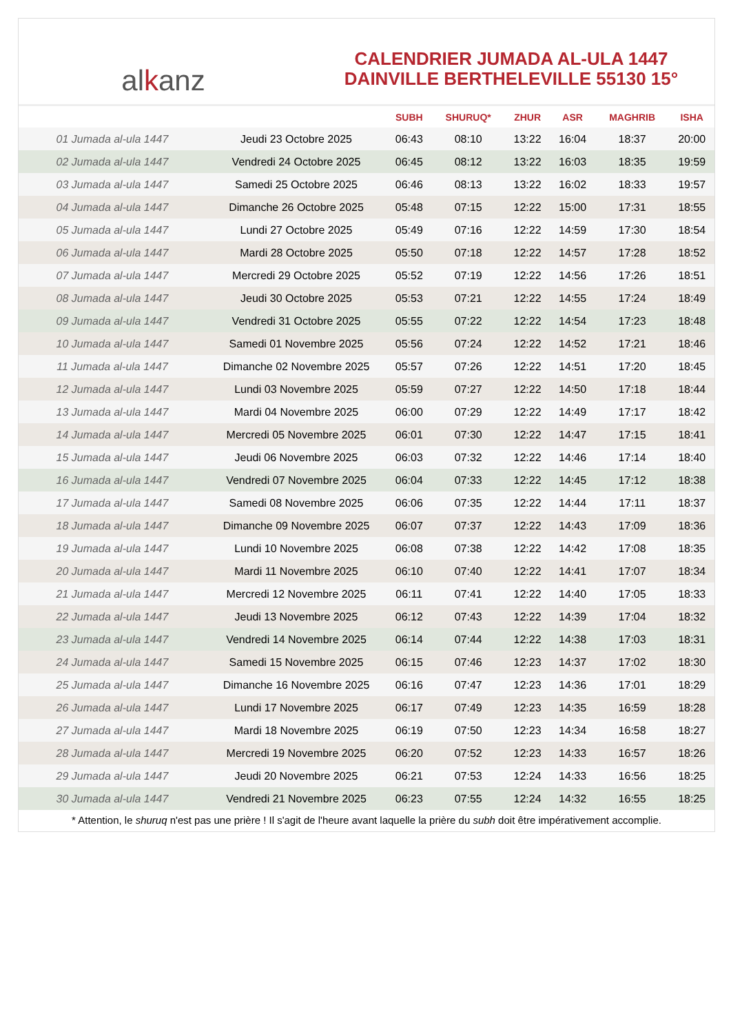al k anz
CALENDRIER JUMADA AL-ULA 1447
DAINVILLE BERTHELEVILLE 55130 15°
| | | SUBH | SHURUQ* | ZHUR | ASR | MAGHRIB | ISHA |
| --- | --- | --- | --- | --- | --- | --- | --- |
| 01 Jumada al-ula 1447 | Jeudi 23 Octobre 2025 | 06:43 | 08:10 | 13:22 | 16:04 | 18:37 | 20:00 |
| 02 Jumada al-ula 1447 | Vendredi 24 Octobre 2025 | 06:45 | 08:12 | 13:22 | 16:03 | 18:35 | 19:59 |
| 03 Jumada al-ula 1447 | Samedi 25 Octobre 2025 | 06:46 | 08:13 | 13:22 | 16:02 | 18:33 | 19:57 |
| 04 Jumada al-ula 1447 | Dimanche 26 Octobre 2025 | 05:48 | 07:15 | 12:22 | 15:00 | 17:31 | 18:55 |
| 05 Jumada al-ula 1447 | Lundi 27 Octobre 2025 | 05:49 | 07:16 | 12:22 | 14:59 | 17:30 | 18:54 |
| 06 Jumada al-ula 1447 | Mardi 28 Octobre 2025 | 05:50 | 07:18 | 12:22 | 14:57 | 17:28 | 18:52 |
| 07 Jumada al-ula 1447 | Mercredi 29 Octobre 2025 | 05:52 | 07:19 | 12:22 | 14:56 | 17:26 | 18:51 |
| 08 Jumada al-ula 1447 | Jeudi 30 Octobre 2025 | 05:53 | 07:21 | 12:22 | 14:55 | 17:24 | 18:49 |
| 09 Jumada al-ula 1447 | Vendredi 31 Octobre 2025 | 05:55 | 07:22 | 12:22 | 14:54 | 17:23 | 18:48 |
| 10 Jumada al-ula 1447 | Samedi 01 Novembre 2025 | 05:56 | 07:24 | 12:22 | 14:52 | 17:21 | 18:46 |
| 11 Jumada al-ula 1447 | Dimanche 02 Novembre 2025 | 05:57 | 07:26 | 12:22 | 14:51 | 17:20 | 18:45 |
| 12 Jumada al-ula 1447 | Lundi 03 Novembre 2025 | 05:59 | 07:27 | 12:22 | 14:50 | 17:18 | 18:44 |
| 13 Jumada al-ula 1447 | Mardi 04 Novembre 2025 | 06:00 | 07:29 | 12:22 | 14:49 | 17:17 | 18:42 |
| 14 Jumada al-ula 1447 | Mercredi 05 Novembre 2025 | 06:01 | 07:30 | 12:22 | 14:47 | 17:15 | 18:41 |
| 15 Jumada al-ula 1447 | Jeudi 06 Novembre 2025 | 06:03 | 07:32 | 12:22 | 14:46 | 17:14 | 18:40 |
| 16 Jumada al-ula 1447 | Vendredi 07 Novembre 2025 | 06:04 | 07:33 | 12:22 | 14:45 | 17:12 | 18:38 |
| 17 Jumada al-ula 1447 | Samedi 08 Novembre 2025 | 06:06 | 07:35 | 12:22 | 14:44 | 17:11 | 18:37 |
| 18 Jumada al-ula 1447 | Dimanche 09 Novembre 2025 | 06:07 | 07:37 | 12:22 | 14:43 | 17:09 | 18:36 |
| 19 Jumada al-ula 1447 | Lundi 10 Novembre 2025 | 06:08 | 07:38 | 12:22 | 14:42 | 17:08 | 18:35 |
| 20 Jumada al-ula 1447 | Mardi 11 Novembre 2025 | 06:10 | 07:40 | 12:22 | 14:41 | 17:07 | 18:34 |
| 21 Jumada al-ula 1447 | Mercredi 12 Novembre 2025 | 06:11 | 07:41 | 12:22 | 14:40 | 17:05 | 18:33 |
| 22 Jumada al-ula 1447 | Jeudi 13 Novembre 2025 | 06:12 | 07:43 | 12:22 | 14:39 | 17:04 | 18:32 |
| 23 Jumada al-ula 1447 | Vendredi 14 Novembre 2025 | 06:14 | 07:44 | 12:22 | 14:38 | 17:03 | 18:31 |
| 24 Jumada al-ula 1447 | Samedi 15 Novembre 2025 | 06:15 | 07:46 | 12:23 | 14:37 | 17:02 | 18:30 |
| 25 Jumada al-ula 1447 | Dimanche 16 Novembre 2025 | 06:16 | 07:47 | 12:23 | 14:36 | 17:01 | 18:29 |
| 26 Jumada al-ula 1447 | Lundi 17 Novembre 2025 | 06:17 | 07:49 | 12:23 | 14:35 | 16:59 | 18:28 |
| 27 Jumada al-ula 1447 | Mardi 18 Novembre 2025 | 06:19 | 07:50 | 12:23 | 14:34 | 16:58 | 18:27 |
| 28 Jumada al-ula 1447 | Mercredi 19 Novembre 2025 | 06:20 | 07:52 | 12:23 | 14:33 | 16:57 | 18:26 |
| 29 Jumada al-ula 1447 | Jeudi 20 Novembre 2025 | 06:21 | 07:53 | 12:24 | 14:33 | 16:56 | 18:25 |
| 30 Jumada al-ula 1447 | Vendredi 21 Novembre 2025 | 06:23 | 07:55 | 12:24 | 14:32 | 16:55 | 18:25 |
* Attention, le shuruq n'est pas une prière ! Il s'agit de l'heure avant laquelle la prière du subh doit être impérativement accomplie.